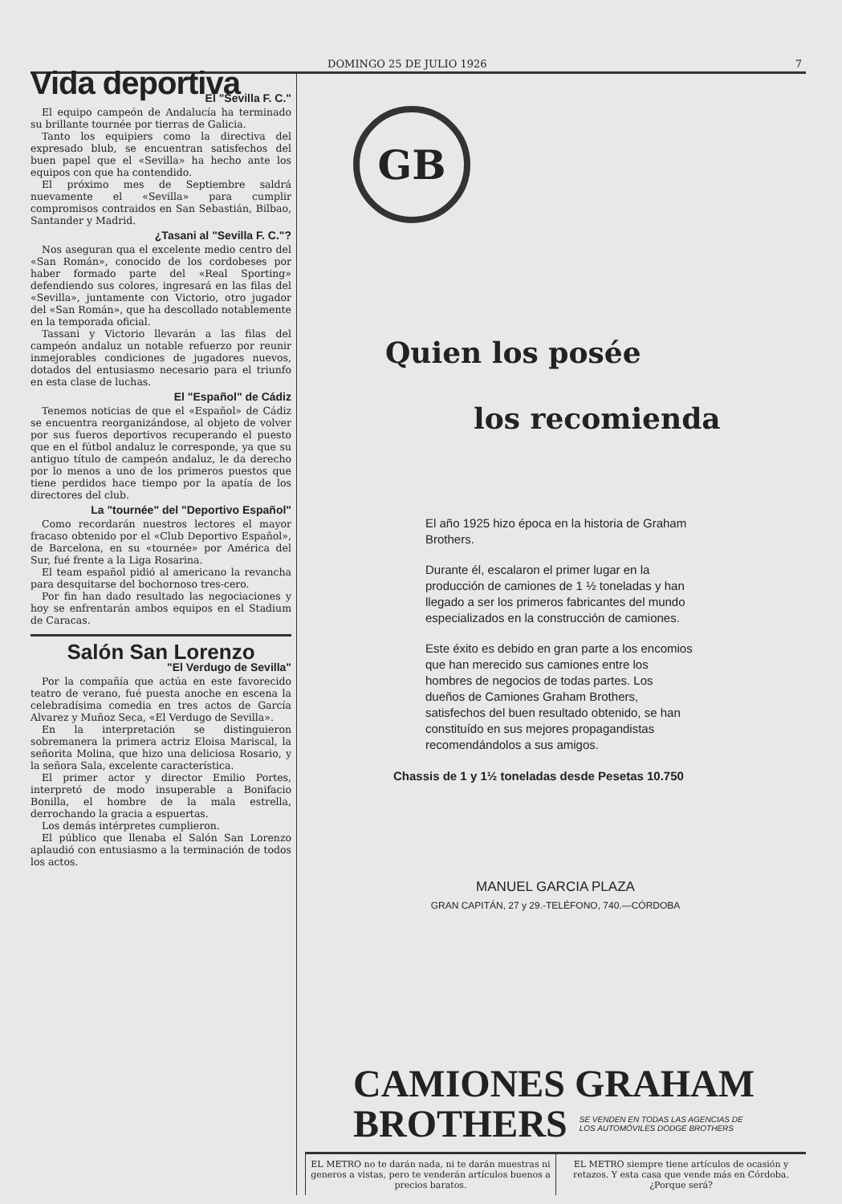DOMINGO 25 DE JULIO 1926 7
Vida deportiva
El "Sevilla F. C."
El equipo campeón de Andalucía ha terminado su brillante tournée por tierras de Galicia.
Tanto los equipiers como la directiva del expresado blub, se encuentran satisfechos del buen papel que el «Sevilla» ha hecho ante los equipos con que ha contendido.
El próximo mes de Septiembre saldrá nuevamente el «Sevilla» para cumplir compromisos contraidos en San Sebastián, Bilbao, Santander y Madrid.
¿Tasani al "Sevilla F. C."?
Nos aseguran qua el excelente medio centro del «San Román», conocido de los cordobeses por haber formado parte del «Real Sporting» defendiendo sus colores, ingresará en las filas del «Sevilla», juntamente con Victorio, otro jugador del «San Román», que ha descollado notablemente en la temporada oficial.
Tassani y Victorio llevarán a las filas del campeón andaluz un notable refuerzo por reunir inmejorables condiciones de jugadores nuevos, dotados del entusiasmo necesario para el triunfo en esta clase de luchas.
El "Español" de Cádiz
Tenemos noticias de que el «Español» de Cádiz se encuentra reorganizándose, al objeto de volver por sus fueros deportivos recuperando el puesto que en el fútbol andaluz le corresponde, ya que su antiguo título de campeón andaluz, le da derecho por lo menos a uno de los primeros puestos que tiene perdidos hace tiempo por la apatía de los directores del club.
La "tournée" del "Deportivo Español"
Como recordarán nuestros lectores el mayor fracaso obtenido por el «Club Deportivo Español», de Barcelona, en su «tournée» por América del Sur, fué frente a la Liga Rosarina.
El team español pidió al americano la revancha para desquitarse del bochornoso tres-cero.
Por fin han dado resultado las negociaciones y hoy se enfrentarán ambos equipos en el Stadium de Caracas.
Salón San Lorenzo
"El Verdugo de Sevilla"
Por la compañía que actúa en este favorecido teatro de verano, fué puesta anoche en escena la celebradísima comedia en tres actos de García Alvarez y Muñoz Seca, «El Verdugo de Sevilla».
En la interpretación se distinguieron sobremanera la primera actriz Eloisa Mariscal, la señorita Molina, que hizo una deliciosa Rosario, y la señora Sala, excelente característica.
El primer actor y director Emilio Portes, interpretó de modo insuperable a Bonifacio Bonilla, el hombre de la mala estrella, derrochando la gracia a espuertas.
Los demás intérpretes cumplieron.
El público que llenaba el Salón San Lorenzo aplaudió con entusiasmo a la terminación de todos los actos.
GB
Quien los posée
los recomienda
El año 1925 hizo época en la historia de Graham Brothers.
Durante él, escalaron el primer lugar en la producción de camiones de 1 ½ toneladas y han llegado a ser los primeros fabricantes del mundo especializados en la construcción de camiones.
Este éxito es debido en gran parte a los encomios que han merecido sus camiones entre los hombres de negocios de todas partes. Los dueños de Camiones Graham Brothers, satisfechos del buen resultado obtenido, se han constituído en sus mejores propagandistas recomendándolos a sus amigos.
Chassis de 1 y 1½ toneladas desde Pesetas 10.750
MANUEL GARCIA PLAZA
GRAN CAPITÁN, 27 y 29.-TELÉFONO, 740.—CÓRDOBA
CAMIONES GRAHAM
BROTHERS
SE VENDEN EN TODAS LAS AGENCIAS DE
LOS AUTOMÓVILES DODGE BROTHERS
EL METRO no te darán nada, ni te darán muestras ni generos a vistas, pero te venderán artículos buenos a precios baratos.
EL METRO siempre tiene artículos de ocasión y retazos. Y esta casa que vende más en Córdoba. ¿Porque será?